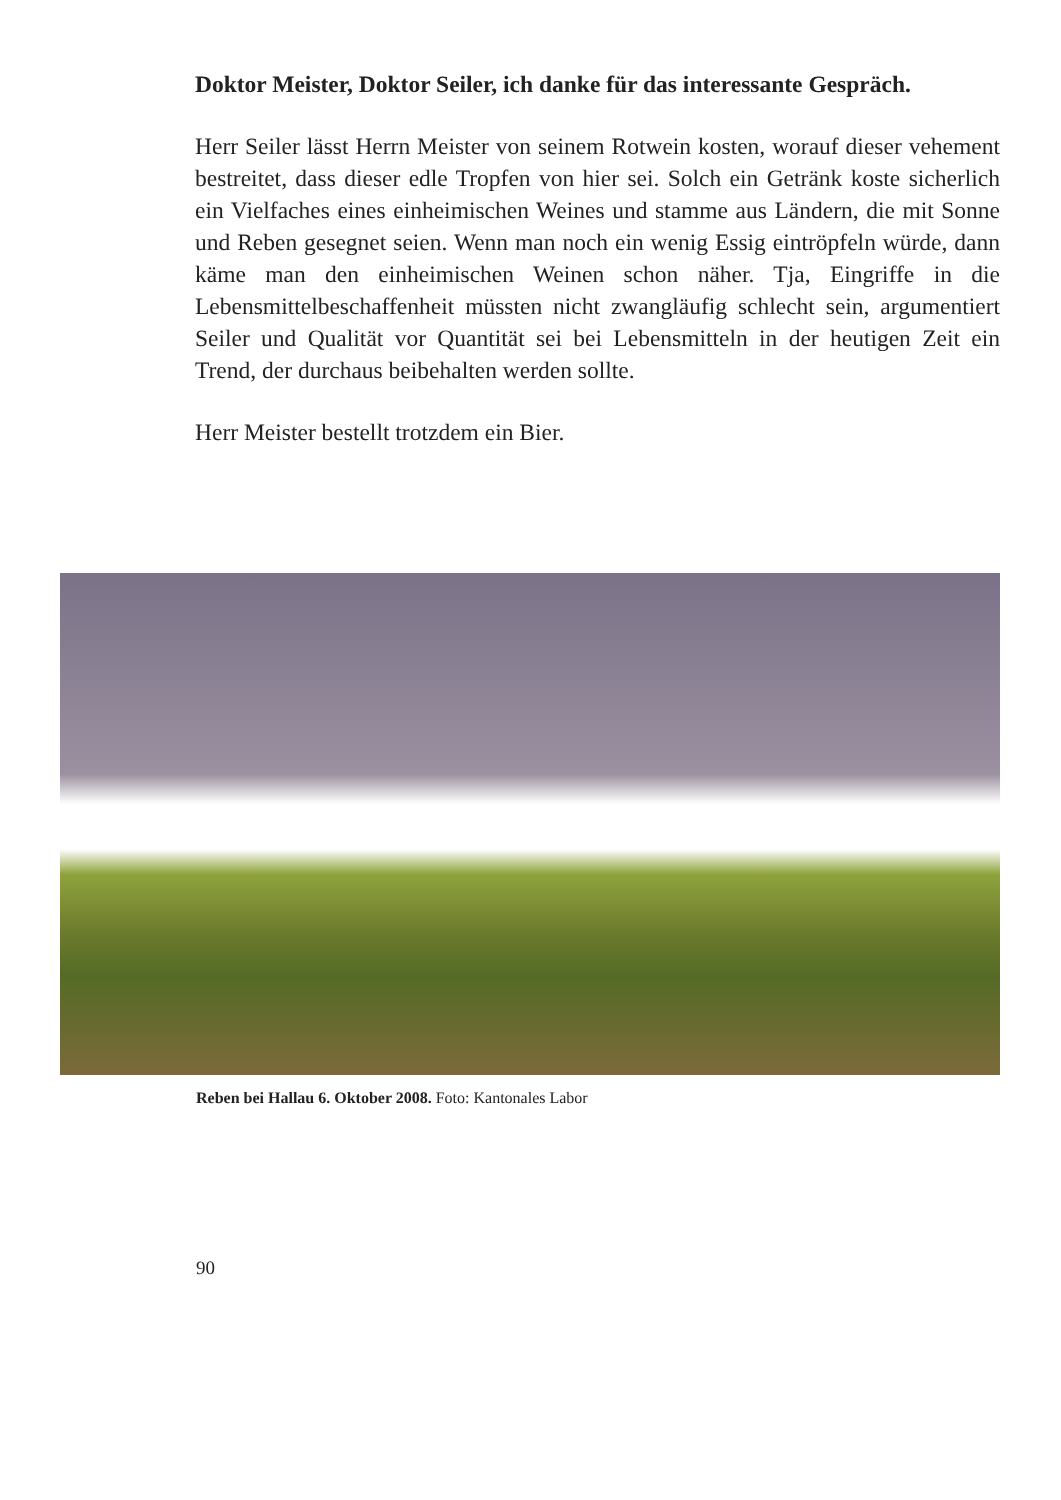Doktor Meister, Doktor Seiler, ich danke für das interessante Gespräch.
Herr Seiler lässt Herrn Meister von seinem Rotwein kosten, worauf dieser vehement bestreitet, dass dieser edle Tropfen von hier sei. Solch ein Getränk koste sicherlich ein Vielfaches eines einheimischen Weines und stamme aus Ländern, die mit Sonne und Reben gesegnet seien. Wenn man noch ein wenig Essig eintröpfeln würde, dann käme man den einheimischen Weinen schon näher. Tja, Eingriffe in die Lebensmittelbeschaffenheit müssten nicht zwangläufig schlecht sein, argumentiert Seiler und Qualität vor Quantität sei bei Lebensmitteln in der heutigen Zeit ein Trend, der durchaus beibehalten werden sollte.
Herr Meister bestellt trotzdem ein Bier.
Reben bei Hallau 6. Oktober 2008. Foto: Kantonales Labor
90